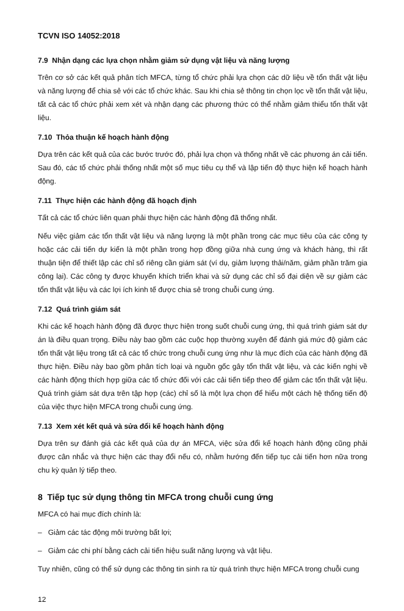TCVN ISO 14052:2018
7.9 Nhận dạng các lựa chọn nhằm giảm sử dụng vật liệu và năng lượng
Trên cơ sở các kết quả phân tích MFCA, từng tổ chức phải lựa chọn các dữ liệu về tổn thất vật liệu và năng lượng để chia sẻ với các tổ chức khác. Sau khi chia sẻ thông tin chọn lọc về tổn thất vật liệu, tất cả các tổ chức phải xem xét và nhận dạng các phương thức có thể nhằm giảm thiểu tổn thất vật liệu.
7.10 Thỏa thuận kế hoạch hành động
Dựa trên các kết quả của các bước trước đó, phải lựa chọn và thống nhất về các phương án cải tiến. Sau đó, các tổ chức phải thống nhất một số mục tiêu cụ thể và lập tiến độ thực hiện kế hoạch hành động.
7.11 Thực hiện các hành động đã hoạch định
Tất cả các tổ chức liên quan phải thực hiện các hành động đã thống nhất.
Nếu việc giảm các tổn thất vật liệu và năng lượng là một phần trong các mục tiêu của các công ty hoặc các cải tiến dự kiến là một phần trong hợp đồng giữa nhà cung ứng và khách hàng, thì rất thuận tiện để thiết lập các chỉ số riêng cần giám sát (ví dụ, giảm lượng thải/năm, giảm phần trăm gia công lại). Các công ty được khuyến khích triển khai và sử dụng các chỉ số đại diện về sự giảm các tổn thất vật liệu và các lợi ích kinh tế được chia sẻ trong chuỗi cung ứng.
7.12 Quá trình giám sát
Khi các kế hoạch hành động đã được thực hiện trong suốt chuỗi cung ứng, thì quá trình giám sát dự án là điều quan trọng. Điều này bao gồm các cuộc họp thường xuyên để đánh giá mức độ giảm các tổn thất vật liệu trong tất cả các tổ chức trong chuỗi cung ứng như là mục đích của các hành động đã thực hiện. Điều này bao gồm phân tích loại và nguồn gốc gây tổn thất vật liệu, và các kiến nghị về các hành động thích hợp giữa các tổ chức đối với các cải tiến tiếp theo để giảm các tổn thất vật liệu. Quá trình giám sát dựa trên tập hợp (các) chỉ số là một lựa chọn để hiểu một cách hệ thống tiến độ của việc thực hiện MFCA trong chuỗi cung ứng.
7.13 Xem xét kết quả và sửa đổi kế hoạch hành động
Dựa trên sự đánh giá các kết quả của dự án MFCA, việc sửa đổi kế hoạch hành động cũng phải được cân nhắc và thực hiện các thay đổi nếu có, nhằm hướng đến tiếp tục cải tiến hơn nữa trong chu kỳ quản lý tiếp theo.
8 Tiếp tục sử dụng thông tin MFCA trong chuỗi cung ứng
MFCA có hai mục đích chính là:
– Giảm các tác động môi trường bất lợi;
– Giảm các chi phí bằng cách cải tiến hiệu suất năng lượng và vật liệu.
Tuy nhiên, cũng có thể sử dụng các thông tin sinh ra từ quá trình thực hiện MFCA trong chuỗi cung
12